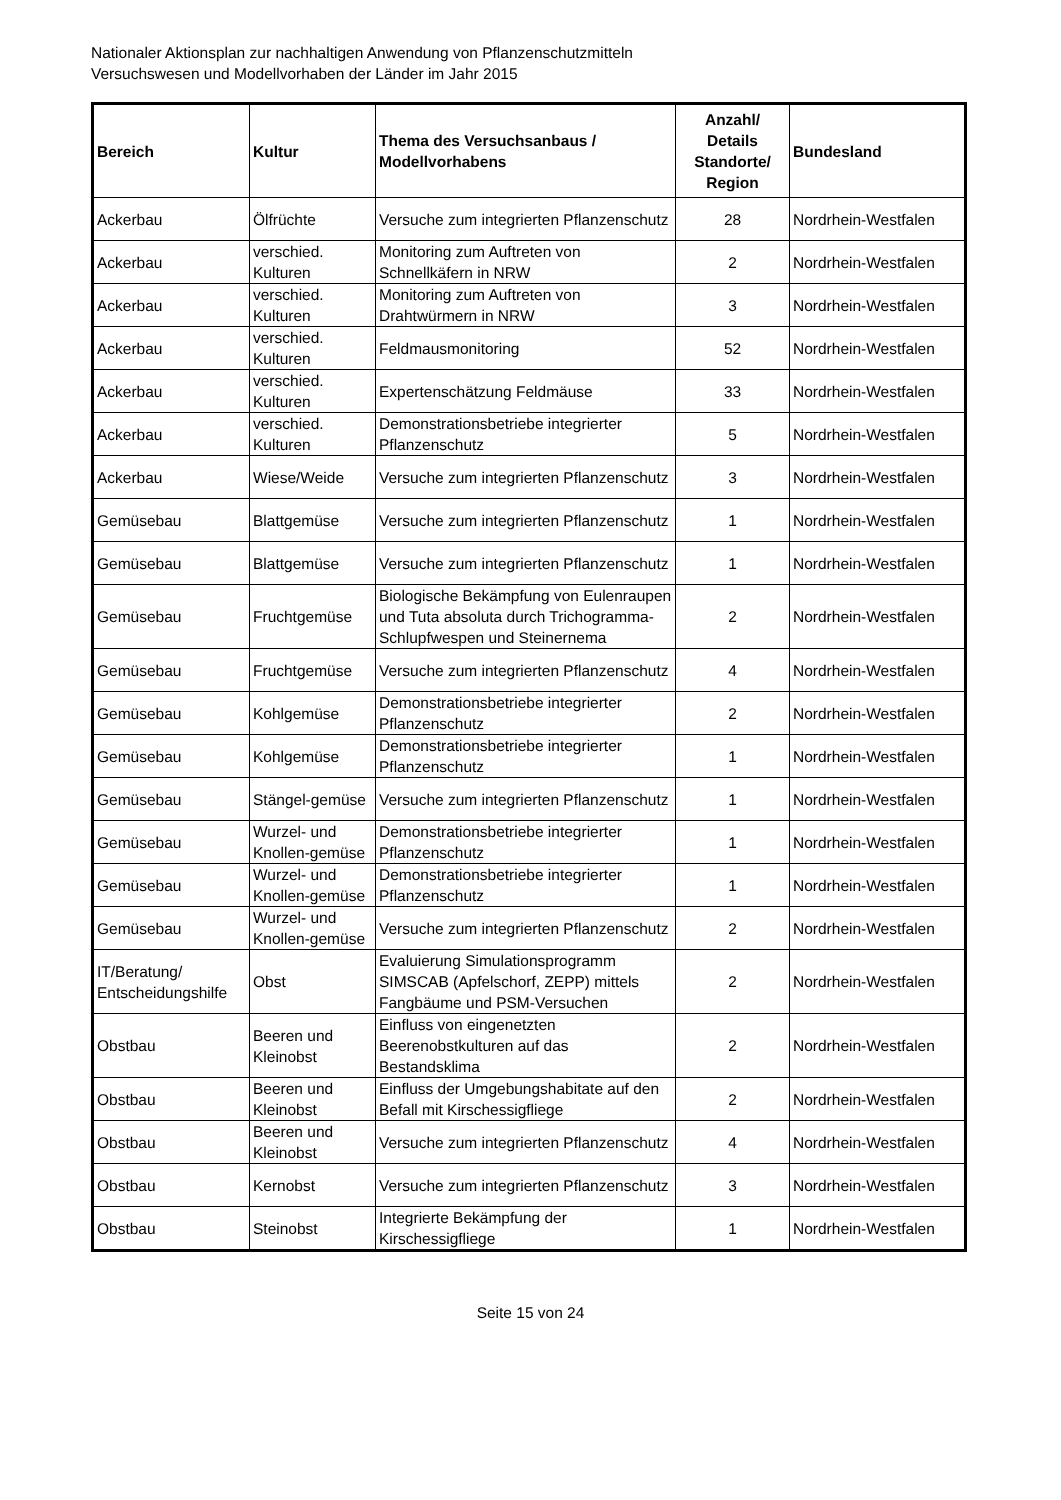Nationaler Aktionsplan zur nachhaltigen Anwendung von Pflanzenschutzmitteln
Versuchswesen und Modellvorhaben der Länder im Jahr 2015
| Bereich | Kultur | Thema des Versuchsanbaus / Modellvorhabens | Anzahl/ Details Standorte/ Region | Bundesland |
| --- | --- | --- | --- | --- |
| Ackerbau | Ölfrüchte | Versuche zum integrierten Pflanzenschutz | 28 | Nordrhein-Westfalen |
| Ackerbau | verschied. Kulturen | Monitoring zum Auftreten von Schnellkäfern in NRW | 2 | Nordrhein-Westfalen |
| Ackerbau | verschied. Kulturen | Monitoring zum Auftreten von Drahtwürmern in NRW | 3 | Nordrhein-Westfalen |
| Ackerbau | verschied. Kulturen | Feldmausmonitoring | 52 | Nordrhein-Westfalen |
| Ackerbau | verschied. Kulturen | Expertenschätzung Feldmäuse | 33 | Nordrhein-Westfalen |
| Ackerbau | verschied. Kulturen | Demonstrationsbetriebe integrierter Pflanzenschutz | 5 | Nordrhein-Westfalen |
| Ackerbau | Wiese/Weide | Versuche zum integrierten Pflanzenschutz | 3 | Nordrhein-Westfalen |
| Gemüsebau | Blattgemüse | Versuche zum integrierten Pflanzenschutz | 1 | Nordrhein-Westfalen |
| Gemüsebau | Blattgemüse | Versuche zum integrierten Pflanzenschutz | 1 | Nordrhein-Westfalen |
| Gemüsebau | Fruchtgemüse | Biologische Bekämpfung von Eulenraupen und Tuta absoluta durch Trichogramma-Schlupfwespen und Steinernema | 2 | Nordrhein-Westfalen |
| Gemüsebau | Fruchtgemüse | Versuche zum integrierten Pflanzenschutz | 4 | Nordrhein-Westfalen |
| Gemüsebau | Kohlgemüse | Demonstrationsbetriebe integrierter Pflanzenschutz | 2 | Nordrhein-Westfalen |
| Gemüsebau | Kohlgemüse | Demonstrationsbetriebe integrierter Pflanzenschutz | 1 | Nordrhein-Westfalen |
| Gemüsebau | Stängel-gemüse | Versuche zum integrierten Pflanzenschutz | 1 | Nordrhein-Westfalen |
| Gemüsebau | Wurzel- und Knollen-gemüse | Demonstrationsbetriebe integrierter Pflanzenschutz | 1 | Nordrhein-Westfalen |
| Gemüsebau | Wurzel- und Knollen-gemüse | Demonstrationsbetriebe integrierter Pflanzenschutz | 1 | Nordrhein-Westfalen |
| Gemüsebau | Wurzel- und Knollen-gemüse | Versuche zum integrierten Pflanzenschutz | 2 | Nordrhein-Westfalen |
| IT/Beratung/ Entscheidungshilfe | Obst | Evaluierung Simulationsprogramm SIMSCAB (Apfelschorf, ZEPP) mittels Fangbäume und PSM-Versuchen | 2 | Nordrhein-Westfalen |
| Obstbau | Beeren und Kleinobst | Einfluss von eingenetzten Beerenobstkulturen auf das Bestandsklima | 2 | Nordrhein-Westfalen |
| Obstbau | Beeren und Kleinobst | Einfluss der Umgebungshabitate auf den Befall mit Kirschessigfliege | 2 | Nordrhein-Westfalen |
| Obstbau | Beeren und Kleinobst | Versuche zum integrierten Pflanzenschutz | 4 | Nordrhein-Westfalen |
| Obstbau | Kernobst | Versuche zum integrierten Pflanzenschutz | 3 | Nordrhein-Westfalen |
| Obstbau | Steinobst | Integrierte Bekämpfung der Kirschessigfliege | 1 | Nordrhein-Westfalen |
Seite 15 von 24